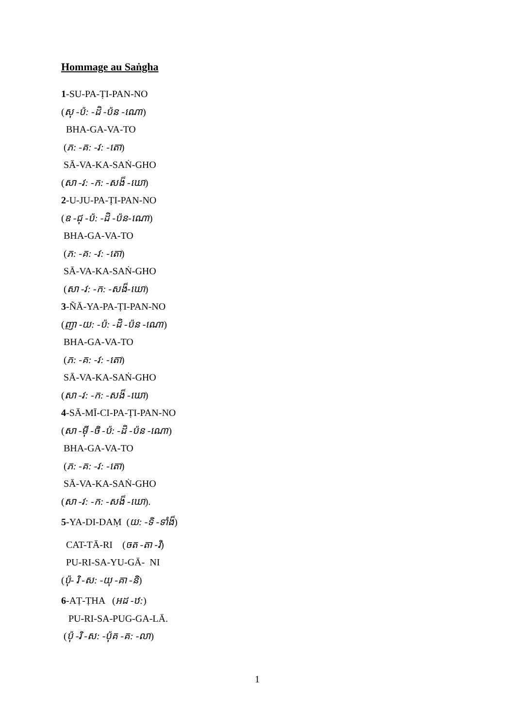Hommage au Saṅgha
1-SU-PA-ṬI-PAN-NO
(សុ -ប៉: -ដិ -ប៉ន -ណោ)
BHA-GA-VA-TO
(ភ: -គ: -វ: -តោ)
SĀ-VA-KA-SAṄ-GHO
(សា -វ: -ក: -សង៏ -ឃោ)
2-U-JU-PA-ṬI-PAN-NO
(ឧ -ជុ -ប៉: -ដិ -ប៉ន-ណោ)
BHA-GA-VA-TO
(ភ: -គ: -វ: -តោ)
SĀ-VA-KA-SAṄ-GHO
(សា -វ: -ក: -សង៏-ឃោ)
3-ÑĀ-YA-PA-ṬI-PAN-NO
(ញា -យ: -ប៉: -ដិ -ប៉ន -ណោ)
BHA-GA-VA-TO
(ភ: -គ: -វ: -តោ)
SĀ-VA-KA-SAṄ-GHO
(សា -វ: -ក: -សង៏ -ឃោ)
4-SĀ-MĪ-CI-PA-ṬI-PAN-NO
(សា -មុី -ចិ -ប៉: -ដិ -ប៉ន -ណោ)
BHA-GA-VA-TO
(ភ: -គ: -វ: -តោ)
SĀ-VA-KA-SAṄ-GHO
(សា -វ: -ក: -សង៏ -ឃោ).
5-YA-DI-DAṂ (យ: -ទិ -ទាំង៏)
CAT-TĀ-RI (ចត -តា -រិ)
PU-RI-SA-YU-GĀ- NI
(ប៉ុ- រិ -ស: -យុ -គា -និ)
6-AṬ-ṬHA (អដ -ឋ:)
PU-RI-SA-PUG-GA-LĀ.
(ប៉ុ -រិ -ស: -ប៉ុគ -គ: -លា)
1